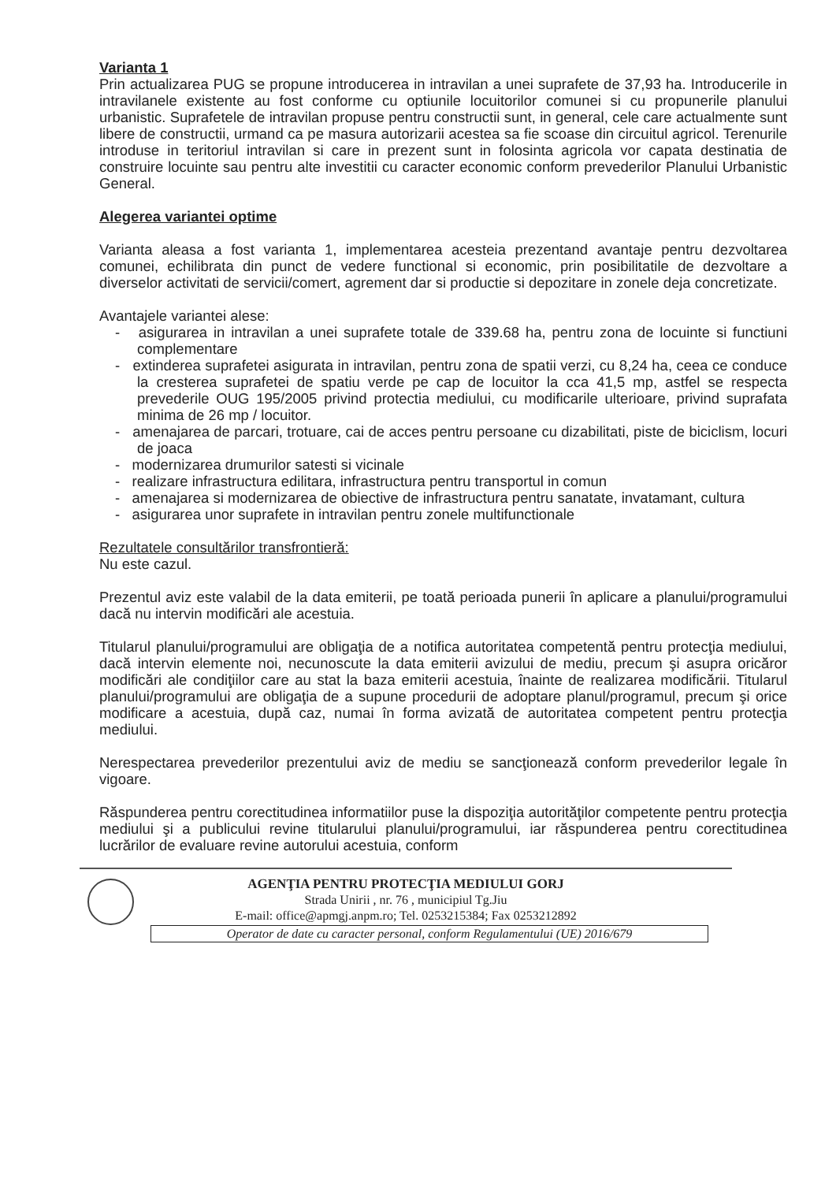Varianta 1
Prin actualizarea PUG se propune introducerea in intravilan a unei suprafete de 37,93 ha. Introducerile in intravilanele existente au fost conforme cu optiunile locuitorilor comunei si cu propunerile planului urbanistic. Suprafetele de intravilan propuse pentru constructii sunt, in general, cele care actualmente sunt libere de constructii, urmand ca pe masura autorizarii acestea sa fie scoase din circuitul agricol. Terenurile introduse in teritoriul intravilan si care in prezent sunt in folosinta agricola vor capata destinatia de construire locuinte sau pentru alte investitii cu caracter economic conform prevederilor Planului Urbanistic General.
Alegerea variantei optime
Varianta aleasa a fost varianta 1, implementarea acesteia prezentand avantaje pentru dezvoltarea comunei, echilibrata din punct de vedere functional si economic, prin posibilitatile de dezvoltare a diverselor activitati de servicii/comert, agrement dar si productie si depozitare in zonele deja concretizate.
Avantajele variantei alese:
- asigurarea in intravilan a unei suprafete totale de 339.68 ha, pentru zona de locuinte si functiuni complementare
- extinderea suprafetei asigurata in intravilan, pentru zona de spatii verzi, cu 8,24 ha, ceea ce conduce la cresterea suprafetei de spatiu verde pe cap de locuitor la cca 41,5 mp, astfel se respecta prevederile OUG 195/2005 privind protectia mediului, cu modificarile ulterioare, privind suprafata minima de 26 mp / locuitor.
- amenajarea de parcari, trotuare, cai de acces pentru persoane cu dizabilitati, piste de biciclism, locuri de joaca
- modernizarea drumurilor satesti si vicinale
- realizare infrastructura edilitara, infrastructura pentru transportul in comun
- amenajarea si modernizarea de obiective de infrastructura pentru sanatate, invatamant, cultura
- asigurarea unor suprafete in intravilan pentru zonele multifunctionale
Rezultatele consultărilor transfrontieră:
Nu este cazul.
Prezentul aviz este valabil de la data emiterii, pe toată perioada punerii în aplicare a planului/programului dacă nu intervin modificări ale acestuia.
Titularul planului/programului are obligaţia de a notifica autoritatea competentă pentru protecţia mediului, dacă intervin elemente noi, necunoscute la data emiterii avizului de mediu, precum şi asupra oricăror modificări ale condiţiilor care au stat la baza emiterii acestuia, înainte de realizarea modificării. Titularul planului/programului are obligaţia de a supune procedurii de adoptare planul/programul, precum şi orice modificare a acestuia, după caz, numai în forma avizată de autoritatea competent pentru protecţia mediului.
Nerespectarea prevederilor prezentului aviz de mediu se sancţionează conform prevederilor legale în vigoare.
Răspunderea pentru corectitudinea informatiilor puse la dispoziţia autorităţilor competente pentru protecţia mediului şi a publicului revine titularului planului/programului, iar răspunderea pentru corectitudinea lucrărilor de evaluare revine autorului acestuia, conform
AGENŢIA PENTRU PROTECŢIA MEDIULUI GORJ
Strada Unirii , nr. 76 , municipiul Tg.Jiu
E-mail: office@apmgj.anpm.ro; Tel. 0253215384; Fax 0253212892
Operator de date cu caracter personal, conform Regulamentului (UE) 2016/679